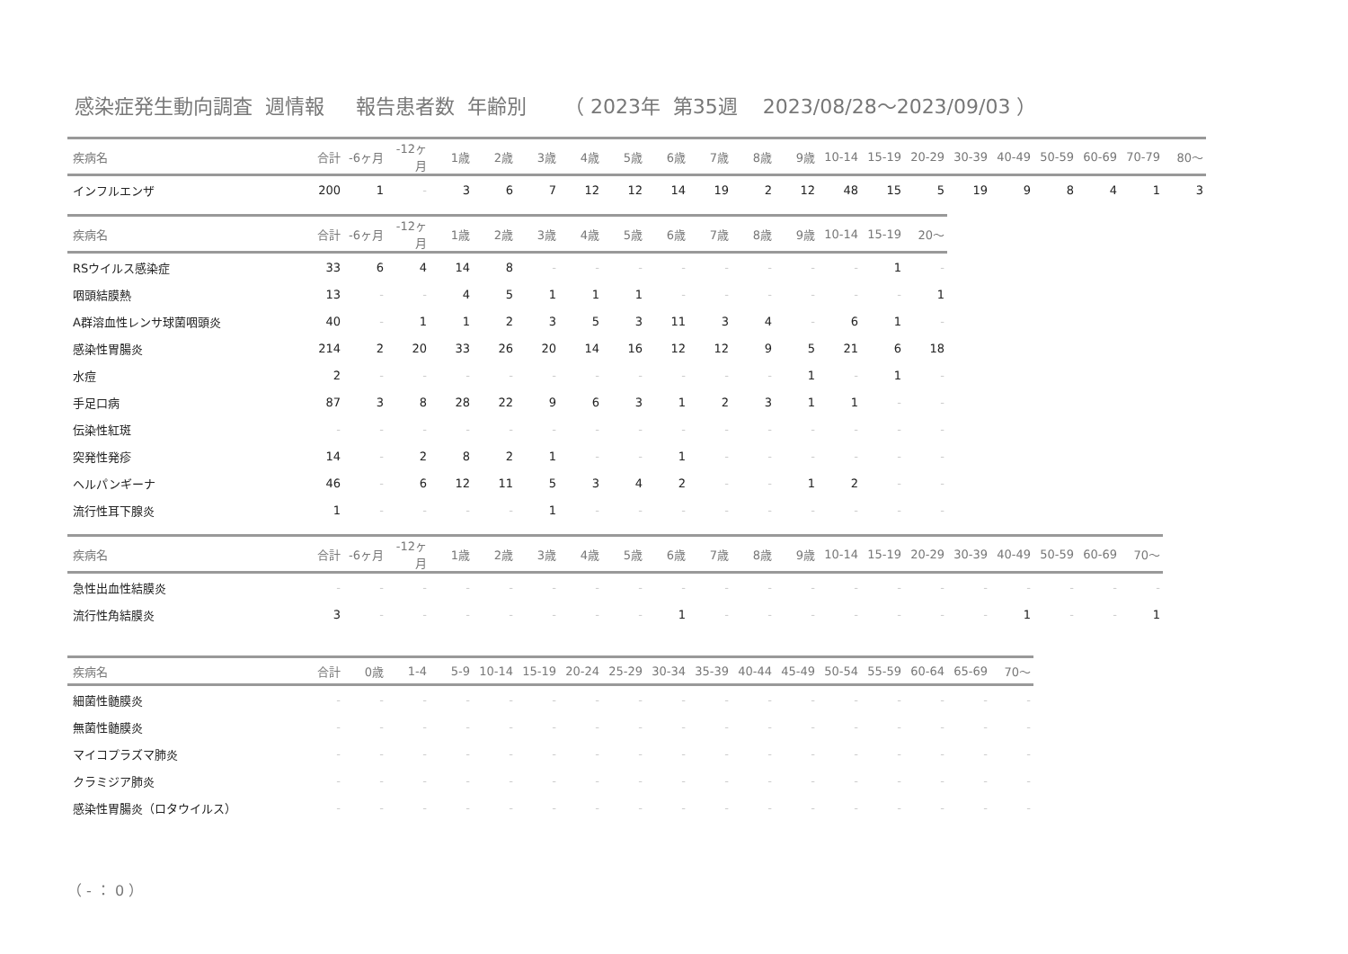感染症発生動向調査 週情報 報告患者数 年齢別 （ 2023年 第35週 2023/08/28～2023/09/03 ）
| 疾病名 | 合計 | -6ヶ月 | -12ヶ月 | 1歳 | 2歳 | 3歳 | 4歳 | 5歳 | 6歳 | 7歳 | 8歳 | 9歳 | 10-14 | 15-19 | 20-29 | 30-39 | 40-49 | 50-59 | 60-69 | 70-79 | 80～ |
| --- | --- | --- | --- | --- | --- | --- | --- | --- | --- | --- | --- | --- | --- | --- | --- | --- | --- | --- | --- | --- | --- |
| インフルエンザ | 200 | 1 | - | 3 | 6 | 7 | 12 | 12 | 14 | 19 | 2 | 12 | 48 | 15 | 5 | 19 | 9 | 8 | 4 | 1 | 3 |
| 疾病名 | 合計 | -6ヶ月 | -12ヶ月 | 1歳 | 2歳 | 3歳 | 4歳 | 5歳 | 6歳 | 7歳 | 8歳 | 9歳 | 10-14 | 15-19 | 20～ |
| --- | --- | --- | --- | --- | --- | --- | --- | --- | --- | --- | --- | --- | --- | --- | --- |
| RSウイルス感染症 | 33 | 6 | 4 | 14 | 8 | - | - | - | - | - | - | - | - | 1 | - |
| 咽頭結膜熱 | 13 | - | - | 4 | 5 | 1 | 1 | 1 | - | - | - | - | - | - | 1 |
| A群溶血性レンサ球菌咽頭炎 | 40 | - | 1 | 1 | 2 | 3 | 5 | 3 | 11 | 3 | 4 | - | 6 | 1 | - |
| 感染性胃腸炎 | 214 | 2 | 20 | 33 | 26 | 20 | 14 | 16 | 12 | 12 | 9 | 5 | 21 | 6 | 18 |
| 水痘 | 2 | - | - | - | - | - | - | - | - | - | - | 1 | - | 1 | - |
| 手足口病 | 87 | 3 | 8 | 28 | 22 | 9 | 6 | 3 | 1 | 2 | 3 | 1 | 1 | - | - |
| 伝染性紅斑 | - | - | - | - | - | - | - | - | - | - | - | - | - | - | - |
| 突発性発疹 | 14 | - | 2 | 8 | 2 | 1 | - | - | 1 | - | - | - | - | - | - |
| ヘルパンギーナ | 46 | - | 6 | 12 | 11 | 5 | 3 | 4 | 2 | - | - | 1 | 2 | - | - |
| 流行性耳下腺炎 | 1 | - | - | - | - | 1 | - | - | - | - | - | - | - | - | - |
| 疾病名 | 合計 | -6ヶ月 | -12ヶ月 | 1歳 | 2歳 | 3歳 | 4歳 | 5歳 | 6歳 | 7歳 | 8歳 | 9歳 | 10-14 | 15-19 | 20-29 | 30-39 | 40-49 | 50-59 | 60-69 | 70～ |
| --- | --- | --- | --- | --- | --- | --- | --- | --- | --- | --- | --- | --- | --- | --- | --- | --- | --- | --- | --- | --- |
| 急性出血性結膜炎 | - | - | - | - | - | - | - | - | - | - | - | - | - | - | - | - | - | - | - | - |
| 流行性角結膜炎 | 3 | - | - | - | - | - | - | - | 1 | - | - | - | - | - | - | - | 1 | - | - | 1 |
| 疾病名 | 合計 | 0歳 | 1-4 | 5-9 | 10-14 | 15-19 | 20-24 | 25-29 | 30-34 | 35-39 | 40-44 | 45-49 | 50-54 | 55-59 | 60-64 | 65-69 | 70～ |
| --- | --- | --- | --- | --- | --- | --- | --- | --- | --- | --- | --- | --- | --- | --- | --- | --- | --- |
| 細菌性髄膜炎 | - | - | - | - | - | - | - | - | - | - | - | - | - | - | - | - | - |
| 無菌性髄膜炎 | - | - | - | - | - | - | - | - | - | - | - | - | - | - | - | - | - |
| マイコプラズマ肺炎 | - | - | - | - | - | - | - | - | - | - | - | - | - | - | - | - | - |
| クラミジア肺炎 | - | - | - | - | - | - | - | - | - | - | - | - | - | - | - | - | - |
| 感染性胃腸炎（ロタウイルス） | - | - | - | - | - | - | - | - | - | - | - | - | - | - | - | - | - |
（ - ： 0 ）